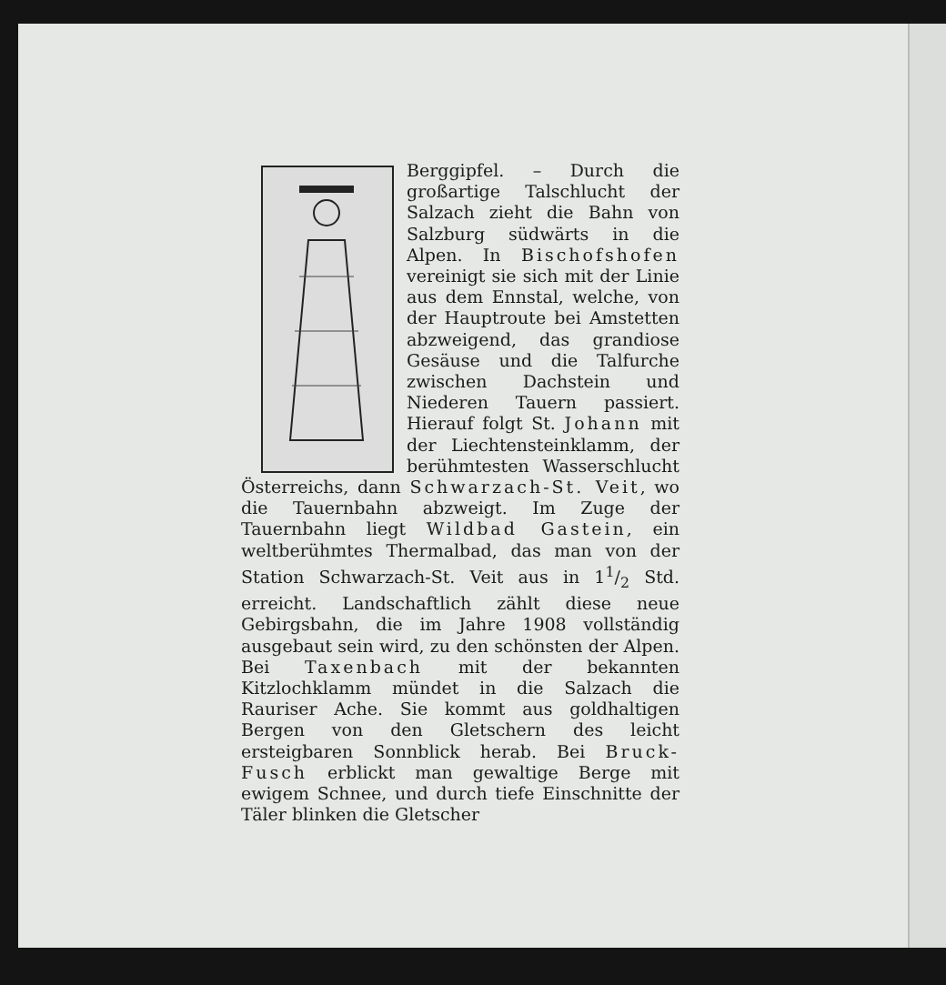Berggipfel. – Durch die großartige Talschlucht der Salzach zieht die Bahn von Salzburg südwärts in die Alpen. In Bischofshofen vereinigt sie sich mit der Linie aus dem Ennstal, welche, von der Hauptroute bei Amstetten abzweigend, das grandiose Gesäuse und die Talfurche zwischen Dach­stein und Niederen Tauern passiert. Hierauf folgt St. Johann mit der Liechten­steinklamm, der berühm­testen Wasserschlucht Öster­reichs, dann Schwarzach-St. Veit, wo die Tauernbahn abzweigt. Im Zuge der Tauernbahn liegt Wildbad Gastein, ein weltberühmtes Thermalbad, das man von der Station Schwarzach-St. Veit aus in 11/2 Std. erreicht. Landschaftlich zählt diese neue Gebirgsbahn, die im Jahre 1908 vollständig ausgebaut sein wird, zu den schönsten der Alpen. Bei Taxenbach mit der bekannten Kitzlochklamm mündet in die Salzach die Rauriser Ache. Sie kommt aus goldhaltigen Bergen von den Gletschern des leicht ersteigbaren Sonnblick herab. Bei Bruck-Fusch erblickt man gewaltige Berge mit ewigem Schnee, und durch tiefe Einschnitte der Täler blinken die Gletscher